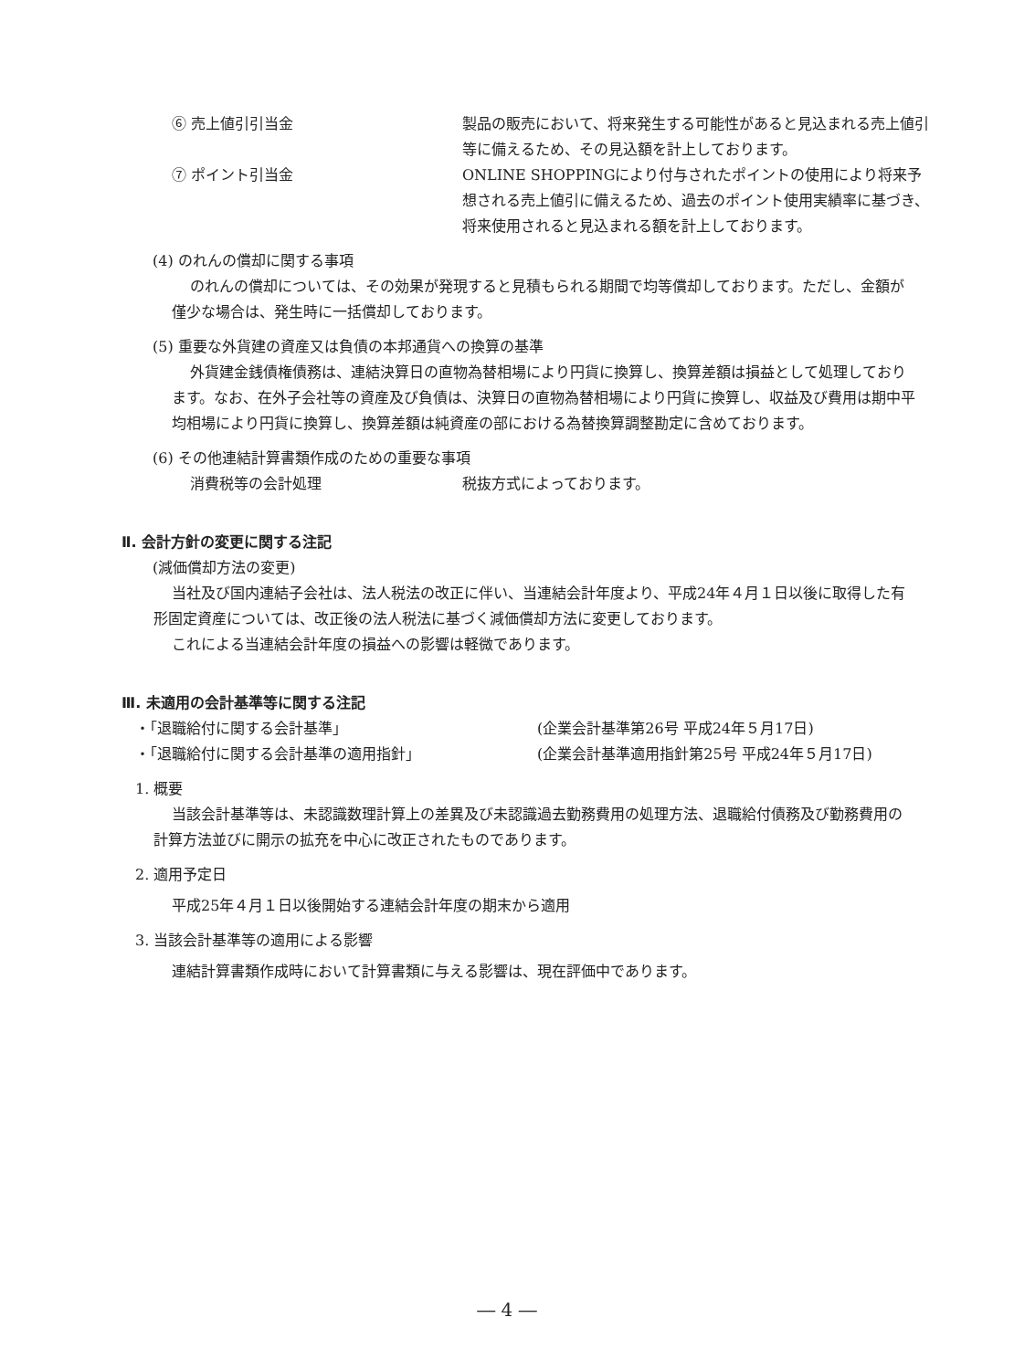⑥ 売上値引引当金 製品の販売において、将来発生する可能性があると見込まれる売上値引等に備えるため、その見込額を計上しております。
⑦ ポイント引当金 ONLINE SHOPPINGにより付与されたポイントの使用により将来予想される売上値引に備えるため、過去のポイント使用実績率に基づき、将来使用されると見込まれる額を計上しております。
(4) のれんの償却に関する事項
のれんの償却については、その効果が発現すると見積もられる期間で均等償却しております。ただし、金額が僅少な場合は、発生時に一括償却しております。
(5) 重要な外貨建の資産又は負債の本邦通貨への換算の基準
外貨建金銭債権債務は、連結決算日の直物為替相場により円貨に換算し、換算差額は損益として処理しております。なお、在外子会社等の資産及び負債は、決算日の直物為替相場により円貨に換算し、収益及び費用は期中平均相場により円貨に換算し、換算差額は純資産の部における為替換算調整勘定に含めております。
(6) その他連結計算書類作成のための重要な事項
消費税等の会計処理 税抜方式によっております。
Ⅱ. 会計方針の変更に関する注記
(減価償却方法の変更)
当社及び国内連結子会社は、法人税法の改正に伴い、当連結会計年度より、平成24年４月１日以後に取得した有形固定資産については、改正後の法人税法に基づく減価償却方法に変更しております。
これによる当連結会計年度の損益への影響は軽微であります。
Ⅲ. 未適用の会計基準等に関する注記
・「退職給付に関する会計基準」 (企業会計基準第26号 平成24年５月17日)
・「退職給付に関する会計基準の適用指針」 (企業会計基準適用指針第25号 平成24年５月17日)
1. 概要
当該会計基準等は、未認識数理計算上の差異及び未認識過去勤務費用の処理方法、退職給付債務及び勤務費用の計算方法並びに開示の拡充を中心に改正されたものであります。
2. 適用予定日
平成25年４月１日以後開始する連結会計年度の期末から適用
3. 当該会計基準等の適用による影響
連結計算書類作成時において計算書類に与える影響は、現在評価中であります。
― 4 ―